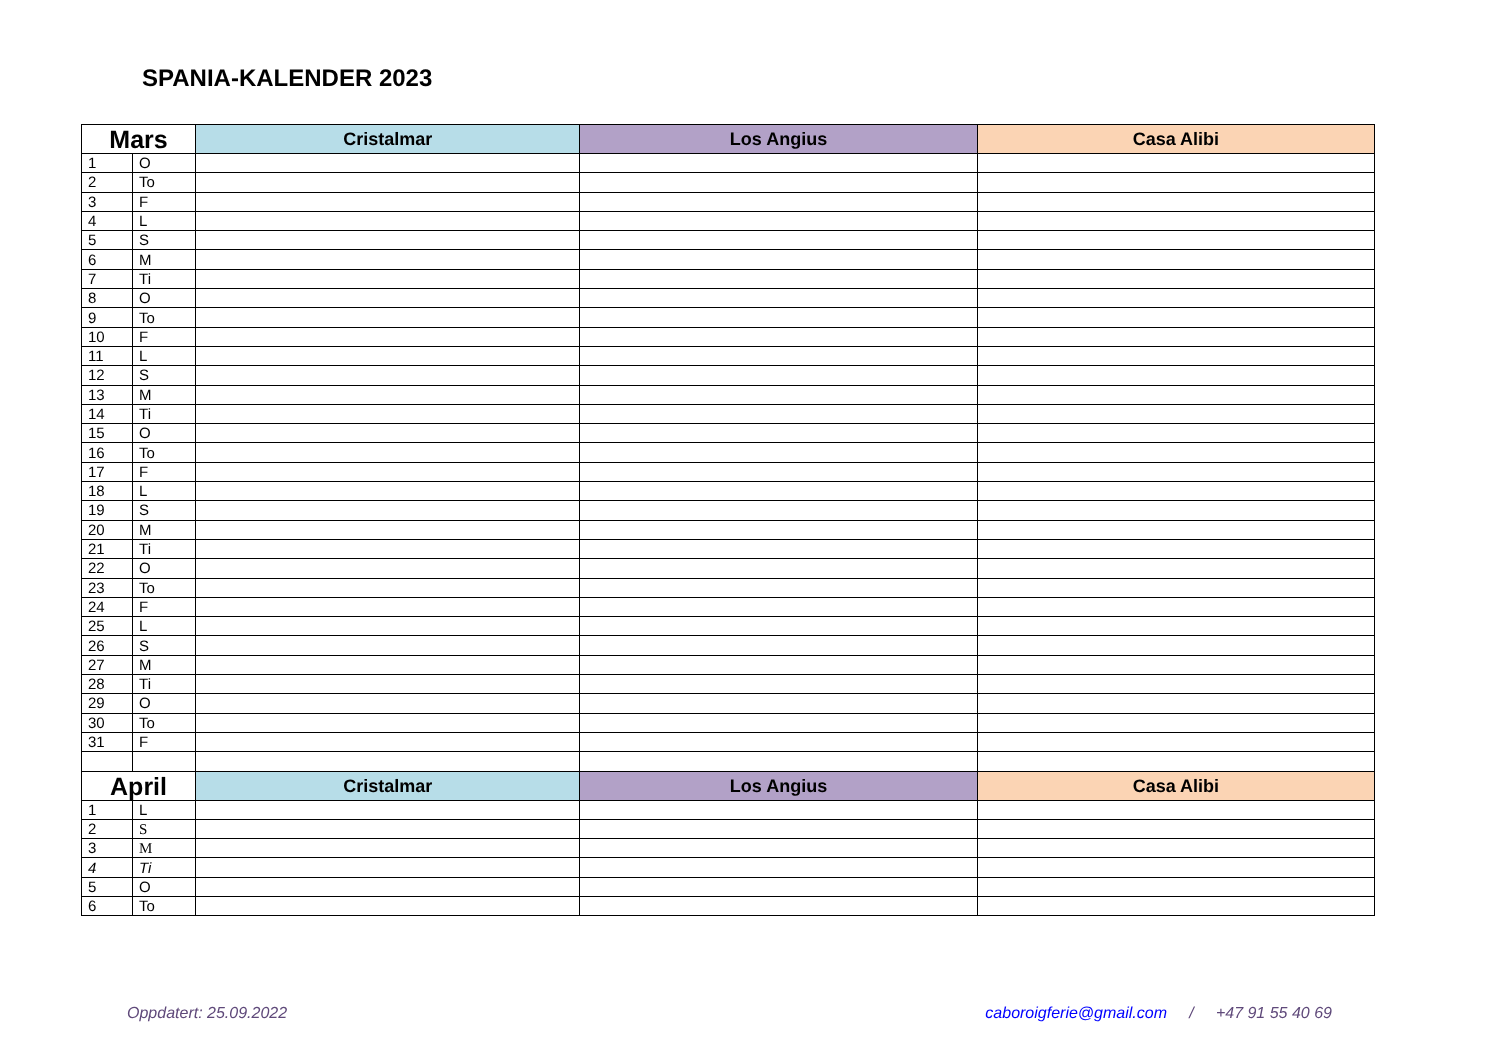SPANIA-KALENDER 2023
| Mars | | Cristalmar | Los Angius | Casa Alibi |
| --- | --- | --- | --- | --- |
| 1 | O | | | |
| 2 | To | | | |
| 3 | F | | | |
| 4 | L | | | |
| 5 | S | | | |
| 6 | M | | | |
| 7 | Ti | | | |
| 8 | O | | | |
| 9 | To | | | |
| 10 | F | | | |
| 11 | L | | | |
| 12 | S | | | |
| 13 | M | | | |
| 14 | Ti | | | |
| 15 | O | | | |
| 16 | To | | | |
| 17 | F | | | |
| 18 | L | | | |
| 19 | S | | | |
| 20 | M | | | |
| 21 | Ti | | | |
| 22 | O | | | |
| 23 | To | | | |
| 24 | F | | | |
| 25 | L | | | |
| 26 | S | | | |
| 27 | M | | | |
| 28 | Ti | | | |
| 29 | O | | | |
| 30 | To | | | |
| 31 | F | | | |
| April | | Cristalmar | Los Angius | Casa Alibi |
| 1 | L | | | |
| 2 | S | | | |
| 3 | M | | | |
| 4 | Ti | | | |
| 5 | O | | | |
| 6 | To | | | |
Oppdatert: 25.09.2022 caboroigferie@gmail.com / +47 91 55 40 69